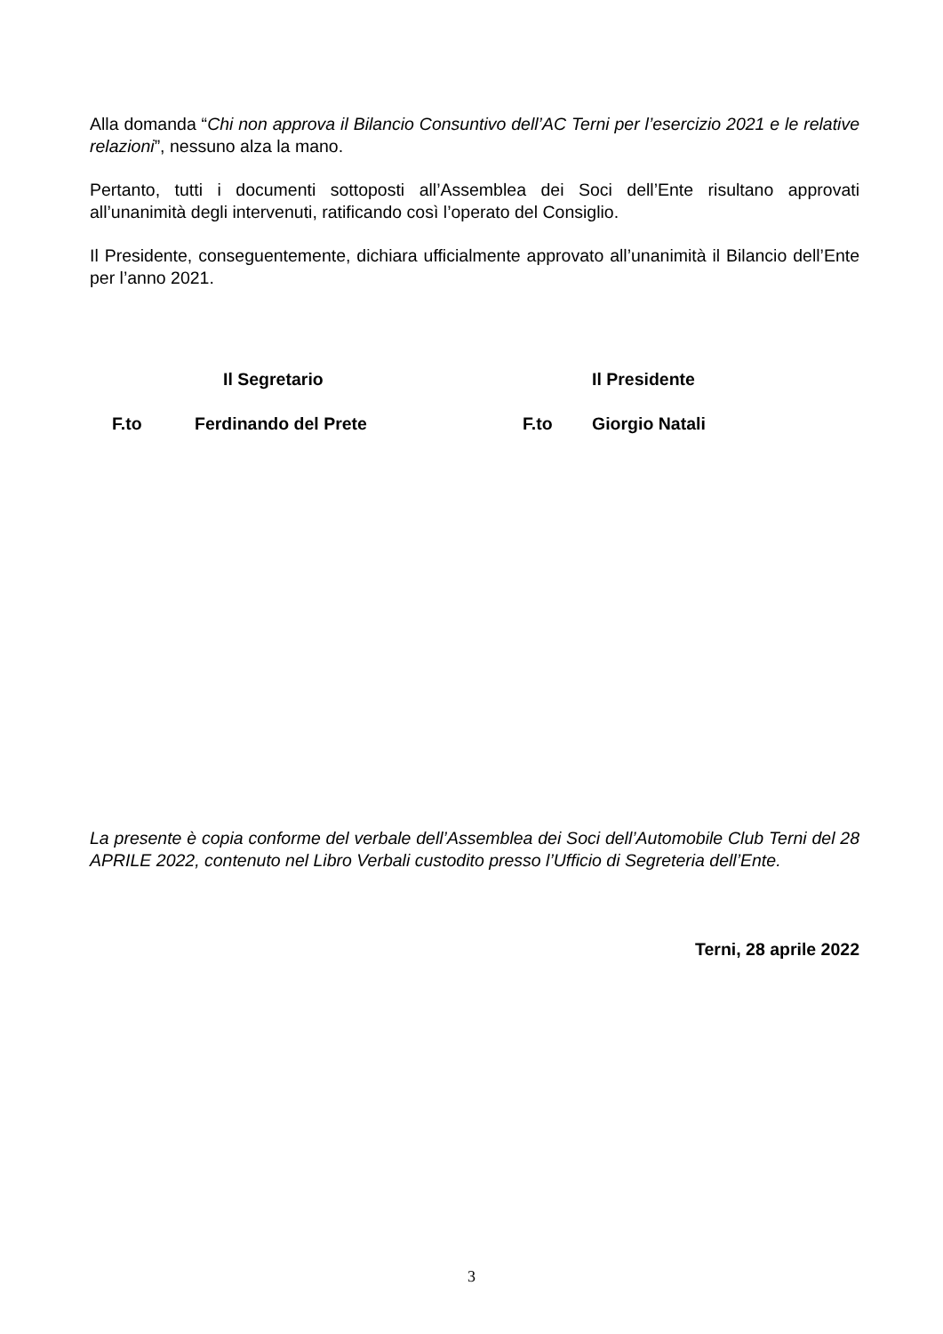Alla domanda “Chi non approva il Bilancio Consuntivo dell’AC Terni per l’esercizio 2021 e le relative relazioni”, nessuno alza la mano.
Pertanto, tutti i documenti sottoposti all’Assemblea dei Soci dell’Ente risultano approvati all’unanimità degli intervenuti, ratificando così l’operato del Consiglio.
Il Presidente, conseguentemente, dichiara ufficialmente approvato all’unanimità il Bilancio dell’Ente per l’anno 2021.
Il Segretario
Il Presidente
F.to
Ferdinando del Prete
F.to
Giorgio Natali
La presente è copia conforme del verbale dell’Assemblea dei Soci dell’Automobile Club Terni del 28 APRILE 2022, contenuto nel Libro Verbali custodito presso l’Ufficio di Segreteria dell’Ente.
Terni, 28 aprile 2022
3